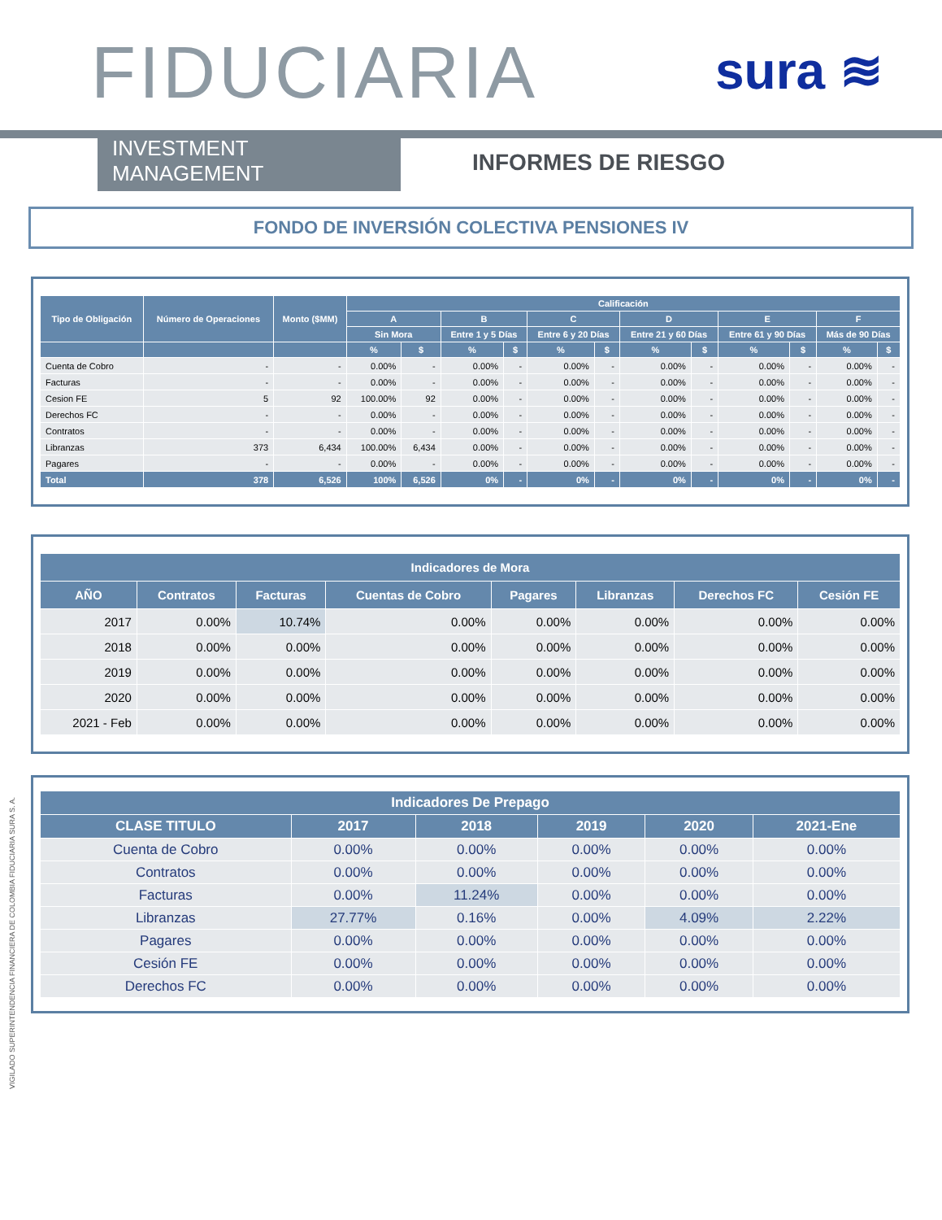FIDUCIARIA sura ≋
INVESTMENT MANAGEMENT INFORMES DE RIESGO
FONDO DE INVERSIÓN COLECTIVA PENSIONES IV
| Tipo de Obligación | Número de Operaciones | Monto ($MM) | Calificación | | | | | | | | | | | |
| --- | --- | --- | --- | --- | --- | --- | --- | --- | --- | --- | --- | --- | --- | --- |
| | | | A | | B | | C | | D | | E | | F | |
| | | | Sin Mora | | Entre 1 y 5 Días | | Entre 6 y 20 Días | | Entre 21 y 60 Días | | Entre 61 y 90 Días | | Más de 90 Días | |
| | | | % | $ | % | $ | % | $ | % | $ | % | $ | % | $ |
| Cuenta de Cobro | - | - | 0.00% | - | 0.00% | - | 0.00% | - | 0.00% | - | 0.00% | - | 0.00% | - |
| Facturas | - | - | 0.00% | - | 0.00% | - | 0.00% | - | 0.00% | - | 0.00% | - | 0.00% | - |
| Cesion FE | 5 | 92 | 100.00% | 92 | 0.00% | - | 0.00% | - | 0.00% | - | 0.00% | - | 0.00% | - |
| Derechos FC | - | - | 0.00% | - | 0.00% | - | 0.00% | - | 0.00% | - | 0.00% | - | 0.00% | - |
| Contratos | - | - | 0.00% | - | 0.00% | - | 0.00% | - | 0.00% | - | 0.00% | - | 0.00% | - |
| Libranzas | 373 | 6,434 | 100.00% | 6,434 | 0.00% | - | 0.00% | - | 0.00% | - | 0.00% | - | 0.00% | - |
| Pagares | - | - | 0.00% | - | 0.00% | - | 0.00% | - | 0.00% | - | 0.00% | - | 0.00% | - |
| Total | 378 | 6,526 | 100% | 6,526 | 0% | - | 0% | - | 0% | - | 0% | - | 0% | - |
| Indicadores de Mora | | | | | | | |
| --- | --- | --- | --- | --- | --- | --- | --- |
| AÑO | Contratos | Facturas | Cuentas de Cobro | Pagares | Libranzas | Derechos FC | Cesión FE |
| 2017 | 0.00% | 10.74% | 0.00% | 0.00% | 0.00% | 0.00% | 0.00% |
| 2018 | 0.00% | 0.00% | 0.00% | 0.00% | 0.00% | 0.00% | 0.00% |
| 2019 | 0.00% | 0.00% | 0.00% | 0.00% | 0.00% | 0.00% | 0.00% |
| 2020 | 0.00% | 0.00% | 0.00% | 0.00% | 0.00% | 0.00% | 0.00% |
| 2021 - Feb | 0.00% | 0.00% | 0.00% | 0.00% | 0.00% | 0.00% | 0.00% |
| Indicadores De Prepago | | | | | |
| --- | --- | --- | --- | --- | --- |
| CLASE TITULO | 2017 | 2018 | 2019 | 2020 | 2021-Ene |
| Cuenta de Cobro | 0.00% | 0.00% | 0.00% | 0.00% | 0.00% |
| Contratos | 0.00% | 0.00% | 0.00% | 0.00% | 0.00% |
| Facturas | 0.00% | 11.24% | 0.00% | 0.00% | 0.00% |
| Libranzas | 27.77% | 0.16% | 0.00% | 4.09% | 2.22% |
| Pagares | 0.00% | 0.00% | 0.00% | 0.00% | 0.00% |
| Cesión FE | 0.00% | 0.00% | 0.00% | 0.00% | 0.00% |
| Derechos FC | 0.00% | 0.00% | 0.00% | 0.00% | 0.00% |
VIGILADO SUPERINTENDENCIA FINANCIERA DE COLOMBIA FIDUCIARIA SURA S. A.